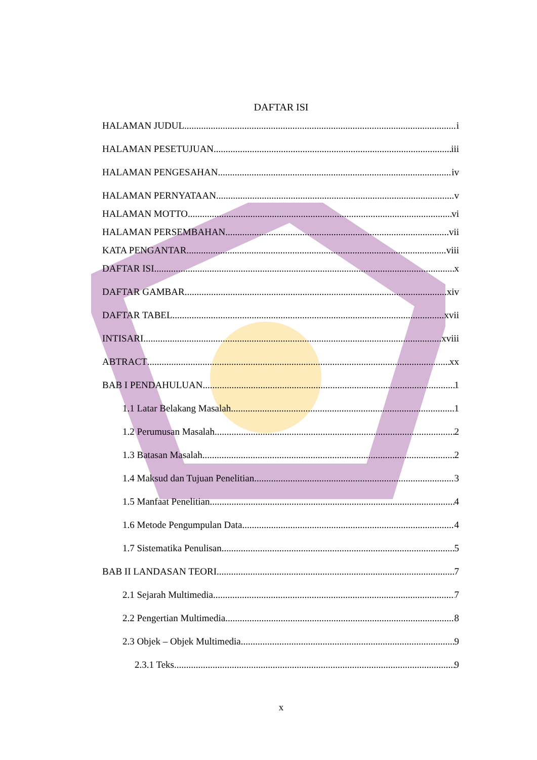DAFTAR ISI
HALAMAN JUDUL i
HALAMAN PESETUJUAN iii
HALAMAN PENGESAHAN iv
HALAMAN PERNYATAAN v
HALAMAN MOTTO vi
HALAMAN PERSEMBAHAN vii
KATA PENGANTAR viii
DAFTAR ISI x
DAFTAR GAMBAR xiv
DAFTAR TABEL xvii
INTISARI xviii
ABTRACT xx
BAB I PENDAHULUAN 1
1.1 Latar Belakang Masalah 1
1.2 Perumusan Masalah 2
1.3 Batasan Masalah 2
1.4 Maksud dan Tujuan Penelitian 3
1.5 Manfaat Penelitian 4
1.6 Metode Pengumpulan Data 4
1.7 Sistematika Penulisan 5
BAB II LANDASAN TEORI 7
2.1 Sejarah Multimedia 7
2.2 Pengertian Multimedia 8
2.3 Objek – Objek Multimedia 9
2.3.1 Teks 9
x